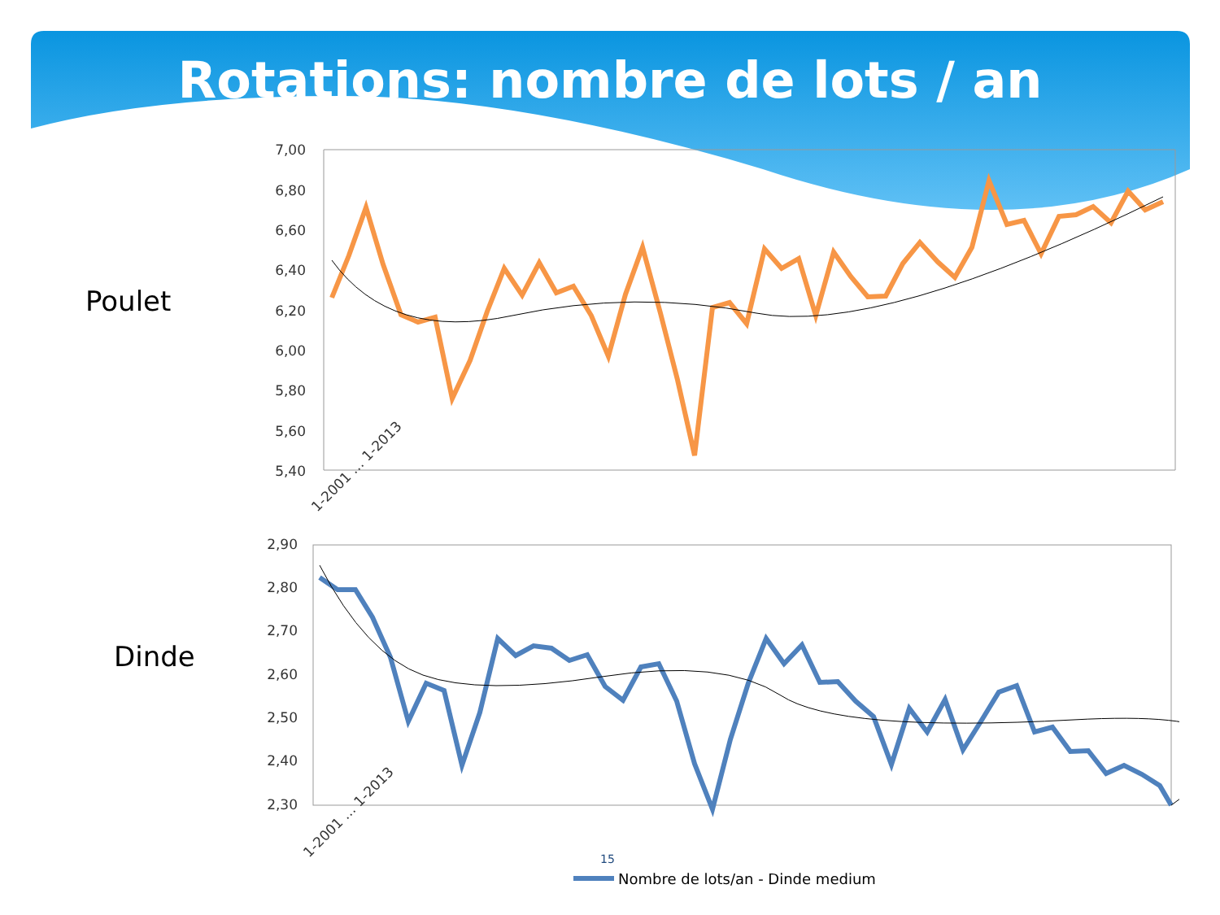Rotations: nombre de lots / an
Poulet
Dinde
7,00
6,80
6,60
6,40
6,20
6,00
5,80
5,60
5,40
1-2001 … 1-2013
2,90
2,80
2,70
2,60
2,50
2,40
2,30
1-2001 … 1-2013
Nombre de lots/an - Dinde medium
15